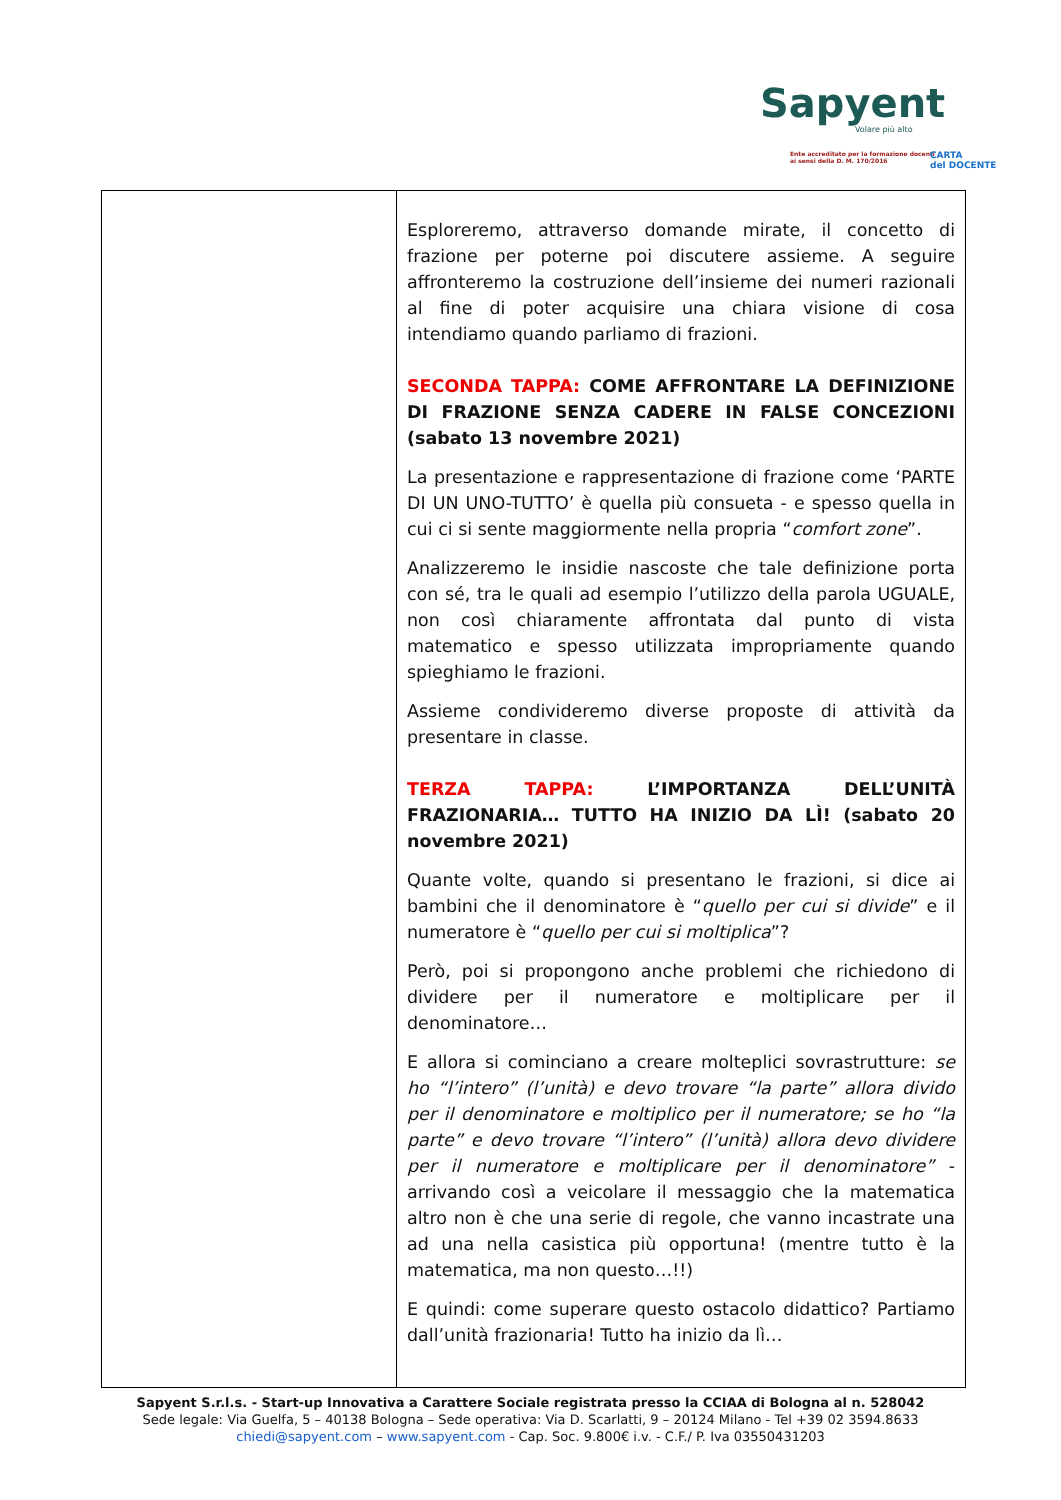Sapyent
Volare più alto
Ente accreditato per la formazione docenti
ai sensi della D. M. 170/2016 CARTA
del DOCENTE
| | Esploreremo, attraverso domande mirate, il concetto di frazione per poterne poi discutere assieme. A seguire affronteremo la costruzione dell’insieme dei numeri razionali al fine di poter acquisire una chiara visione di cosa intendiamo quando parliamo di frazioni. SECONDA TAPPA: COME AFFRONTARE LA DEFINIZIONE DI FRAZIONE SENZA CADERE IN FALSE CONCEZIONI (sabato 13 novembre 2021) La presentazione e rappresentazione di frazione come ‘PARTE DI UN UNO-TUTTO’ è quella più consueta - e spesso quella in cui ci si sente maggiormente nella propria “ comfort zone ”. Analizzeremo le insidie nascoste che tale definizione porta con sé, tra le quali ad esempio l’utilizzo della parola UGUALE, non così chiaramente affrontata dal punto di vista matematico e spesso utilizzata impropriamente quando spieghiamo le frazioni. Assieme condivideremo diverse proposte di attività da presentare in classe. TERZA TAPPA: L’IMPORTANZA DELL’UNITÀ FRAZIONARIA… TUTTO HA INIZIO DA LÌ! (sabato 20 novembre 2021) Quante volte, quando si presentano le frazioni, si dice ai bambini che il denominatore è “ quello per cui si divide ” e il numeratore è “ quello per cui si moltiplica ”? Però, poi si propongono anche problemi che richiedono di dividere per il numeratore e moltiplicare per il denominatore… E allora si cominciano a creare molteplici sovrastrutture: se ho “l’intero” (l’unità) e devo trovare “la parte” allora divido per il denominatore e moltiplico per il numeratore; se ho “la parte” e devo trovare “l’intero” (l’unità) allora devo dividere per il numeratore e moltiplicare per il denominatore” - arrivando così a veicolare il messaggio che la matematica altro non è che una serie di regole, che vanno incastrate una ad una nella casistica più opportuna! (mentre tutto è la matematica, ma non questo…!!) E quindi: come superare questo ostacolo didattico? Partiamo dall’unità frazionaria! Tutto ha inizio da lì… |
Sapyent S.r.l.s. - Start-up Innovativa a Carattere Sociale registrata presso la CCIAA di Bologna al n. 528042
Sede legale: Via Guelfa, 5 – 40138 Bologna – Sede operativa: Via D. Scarlatti, 9 – 20124 Milano - Tel +39 02 3594.8633
chiedi@sapyent.com – www.sapyent.com - Cap. Soc. 9.800€ i.v. - C.F./ P. Iva 03550431203